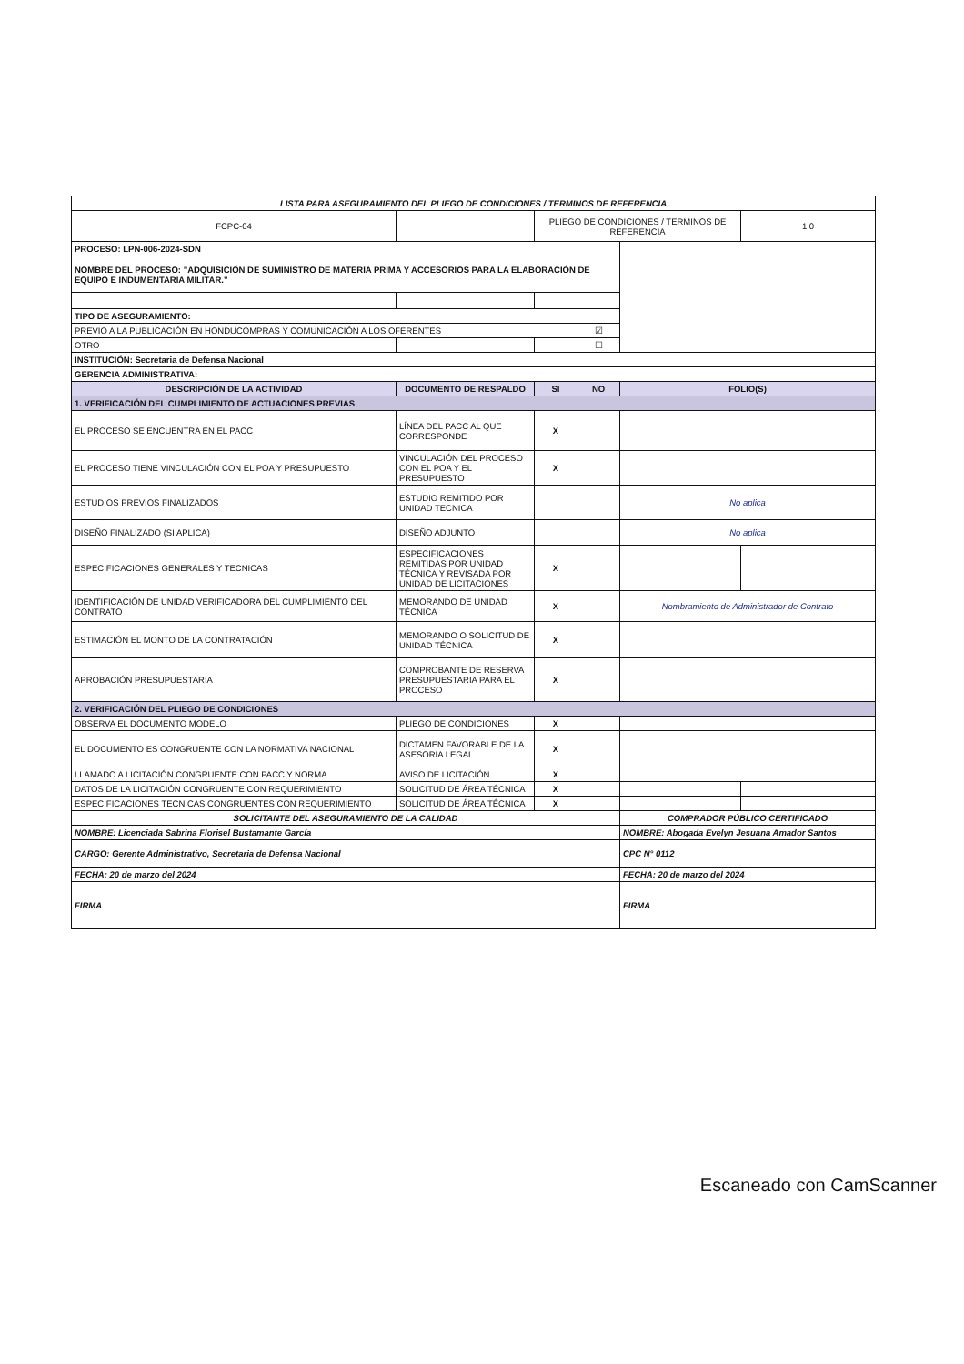| LISTA PARA ASEGURAMIENTO DEL PLIEGO DE CONDICIONES / TERMINOS DE REFERENCIA | | | | | |
| FCPC-04 | | PLIEGO DE CONDICIONES / TERMINOS DE REFERENCIA | | | 1.0 |
| PROCESO: LPN-006-2024-SDN | | | | | |
| NOMBRE DEL PROCESO: "ADQUISICIÓN DE SUMINISTRO DE MATERIA PRIMA Y ACCESORIOS PARA LA ELABORACIÓN DE EQUIPO E INDUMENTARIA MILITAR." | | | | | |
| TIPO DE ASEGURAMIENTO: | | | | | |
| PREVIO A LA PUBLICACIÓN EN HONDUCOMPRAS Y COMUNICACIÓN A LOS OFERENTES | | | ☑ | | |
| OTRO | | | ☐ | | |
| INSTITUCIÓN: Secretaria de Defensa Nacional | | | | | |
| GERENCIA ADMINISTRATIVA: | | | | | |
| DESCRIPCIÓN DE LA ACTIVIDAD | DOCUMENTO DE RESPALDO | SI | NO | FOLIO(S) | |
| 1. VERIFICACIÓN DEL CUMPLIMIENTO DE ACTUACIONES PREVIAS | | | | | |
| EL PROCESO SE ENCUENTRA EN EL PACC | LÍNEA DEL PACC AL QUE CORRESPONDE | X | | | |
| EL PROCESO TIENE VINCULACIÓN CON EL POA Y PRESUPUESTO | VINCULACIÓN DEL PROCESO CON EL POA Y EL PRESUPUESTO | X | | | |
| ESTUDIOS PREVIOS FINALIZADOS | ESTUDIO REMITIDO POR UNIDAD TECNICA | | | No aplica | |
| DISEÑO FINALIZADO (SI APLICA) | DISEÑO ADJUNTO | | | No aplica | |
| ESPECIFICACIONES GENERALES Y TECNICAS | ESPECIFICACIONES REMITIDAS POR UNIDAD TÉCNICA Y REVISADA POR UNIDAD DE LICITACIONES | X | | | |
| IDENTIFICACIÓN DE UNIDAD VERIFICADORA DEL CUMPLIMIENTO DEL CONTRATO | MEMORANDO DE UNIDAD TÉCNICA | X | | Nombramiento de Administrador de Contrato | |
| ESTIMACIÓN EL MONTO DE LA CONTRATACIÓN | MEMORANDO O SOLICITUD DE UNIDAD TÉCNICA | X | | | |
| APROBACIÓN PRESUPUESTARIA | COMPROBANTE DE RESERVA PRESUPUESTARIA PARA EL PROCESO | X | | | |
| 2. VERIFICACIÓN DEL PLIEGO DE CONDICIONES | | | | | |
| OBSERVA EL DOCUMENTO MODELO | PLIEGO DE CONDICIONES | X | | | |
| EL DOCUMENTO ES CONGRUENTE CON LA NORMATIVA NACIONAL | DICTAMEN FAVORABLE DE LA ASESORIA LEGAL | X | | | |
| LLAMADO A LICITACIÓN CONGRUENTE CON PACC Y NORMA | AVISO DE LICITACIÓN | X | | | |
| DATOS DE LA LICITACIÓN CONGRUENTE CON REQUERIMIENTO | SOLICITUD DE ÁREA TÉCNICA | X | | | |
| ESPECIFICACIONES TECNICAS CONGRUENTES CON REQUERIMIENTO | SOLICITUD DE ÁREA TÉCNICA | X | | | |
| SOLICITANTE DEL ASEGURAMIENTO DE LA CALIDAD | | | | COMPRADOR PÚBLICO CERTIFICADO | |
| NOMBRE: Licenciada Sabrina Florisel Bustamante García | | | | NOMBRE: Abogada Evelyn Jesuana Amador Santos | |
| CARGO: Gerente Administrativo, Secretaria de Defensa Nacional | | | | CPC N° 0112 | |
| FECHA: 20 de marzo del 2024 | | | | FECHA: 20 de marzo del 2024 | |
| FIRMA | | | | FIRMA | |
Escaneado con CamScanner